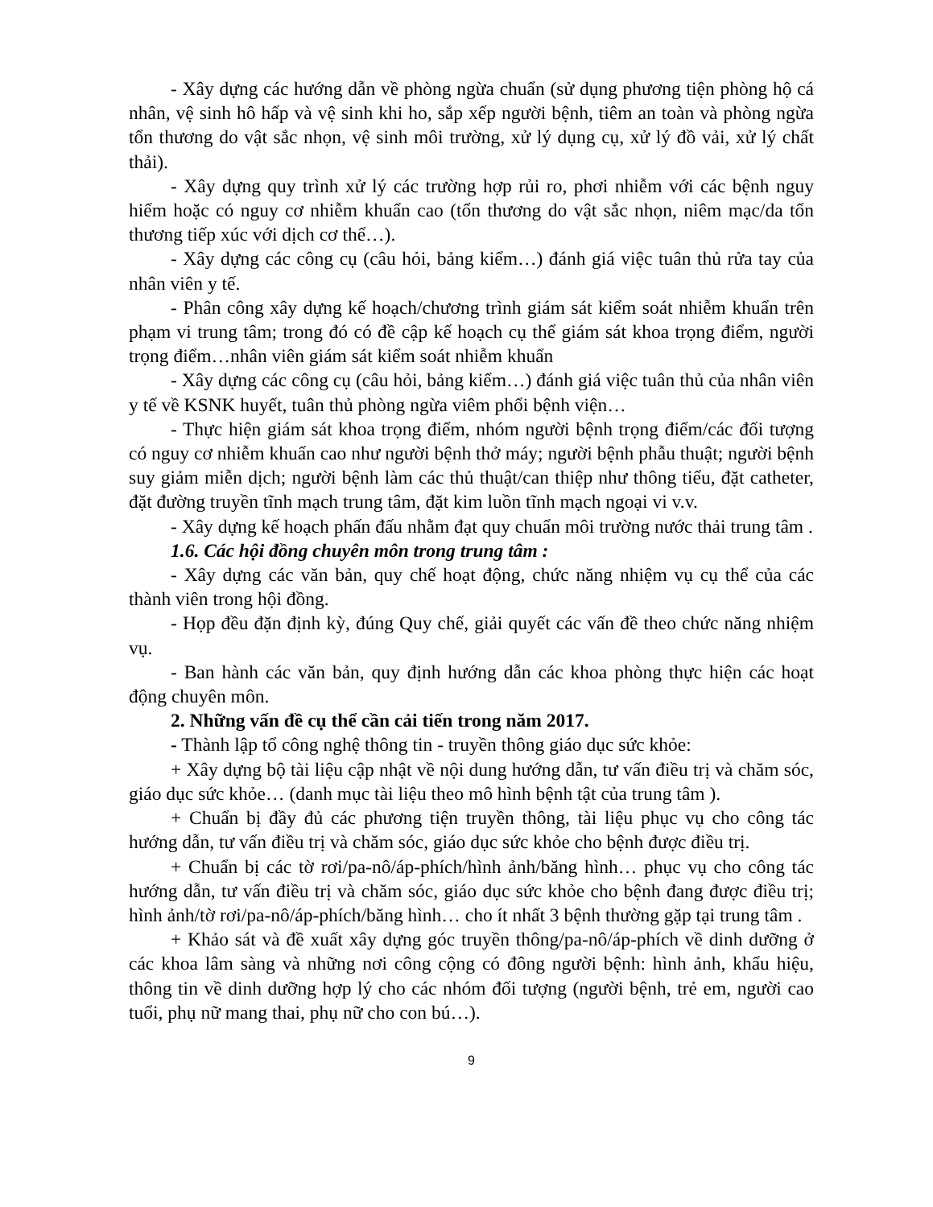- Xây dựng các hướng dẫn về phòng ngừa chuẩn (sử dụng phương tiện phòng hộ cá nhân, vệ sinh hô hấp và vệ sinh khi ho, sắp xếp người bệnh, tiêm an toàn và phòng ngừa tổn thương do vật sắc nhọn, vệ sinh môi trường, xử lý dụng cụ, xử lý đồ vải, xử lý chất thải).
- Xây dựng quy trình xử lý các trường hợp rủi ro, phơi nhiễm với các bệnh nguy hiểm hoặc có nguy cơ nhiễm khuẩn cao (tổn thương do vật sắc nhọn, niêm mạc/da tổn thương tiếp xúc với dịch cơ thể…).
- Xây dựng các công cụ (câu hỏi, bảng kiểm…) đánh giá việc tuân thủ rửa tay của nhân viên y tế.
- Phân công xây dựng kế hoạch/chương trình giám sát kiểm soát nhiễm khuẩn trên phạm vi trung tâm; trong đó có đề cập kế hoạch cụ thể giám sát khoa trọng điểm, người trọng điểm…nhân viên giám sát kiểm soát nhiễm khuẩn
- Xây dựng các công cụ (câu hỏi, bảng kiểm…) đánh giá việc tuân thủ của nhân viên y tế về KSNK huyết, tuân thủ phòng ngừa viêm phổi bệnh viện…
- Thực hiện giám sát khoa trọng điểm, nhóm người bệnh trọng điểm/các đối tượng có nguy cơ nhiễm khuẩn cao như người bệnh thở máy; người bệnh phẫu thuật; người bệnh suy giảm miễn dịch; người bệnh làm các thủ thuật/can thiệp như thông tiểu, đặt catheter, đặt đường truyền tĩnh mạch trung tâm, đặt kim luồn tĩnh mạch ngoại vi v.v.
- Xây dựng kế hoạch phấn đấu nhằm đạt quy chuẩn môi trường nước thải trung tâm .
1.6. Các hội đồng chuyên môn trong trung tâm :
- Xây dựng các văn bản, quy chế hoạt động, chức năng nhiệm vụ cụ thể của các thành viên trong hội đồng.
- Họp đều đặn định kỳ, đúng Quy chế, giải quyết các vấn đề theo chức năng nhiệm vụ.
- Ban hành các văn bản, quy định hướng dẫn các khoa phòng thực hiện các hoạt động chuyên môn.
2. Những vấn đề cụ thể cần cải tiến trong năm 2017.
- Thành lập tổ công nghệ thông tin - truyền thông giáo dục sức khỏe:
+ Xây dựng bộ tài liệu cập nhật về nội dung hướng dẫn, tư vấn điều trị và chăm sóc, giáo dục sức khỏe… (danh mục tài liệu theo mô hình bệnh tật của trung tâm ).
+ Chuẩn bị đầy đủ các phương tiện truyền thông, tài liệu phục vụ cho công tác hướng dẫn, tư vấn điều trị và chăm sóc, giáo dục sức khỏe cho bệnh được điều trị.
+ Chuẩn bị các tờ rơi/pa-nô/áp-phích/hình ảnh/băng hình… phục vụ cho công tác hướng dẫn, tư vấn điều trị và chăm sóc, giáo dục sức khỏe cho bệnh đang được điều trị; hình ảnh/tờ rơi/pa-nô/áp-phích/băng hình… cho ít nhất 3 bệnh thường gặp tại trung tâm .
+ Khảo sát và đề xuất xây dựng góc truyền thông/pa-nô/áp-phích về dinh dưỡng ở các khoa lâm sàng và những nơi công cộng có đông người bệnh: hình ảnh, khẩu hiệu, thông tin về dinh dưỡng hợp lý cho các nhóm đối tượng (người bệnh, trẻ em, người cao tuổi, phụ nữ mang thai, phụ nữ cho con bú…).
9